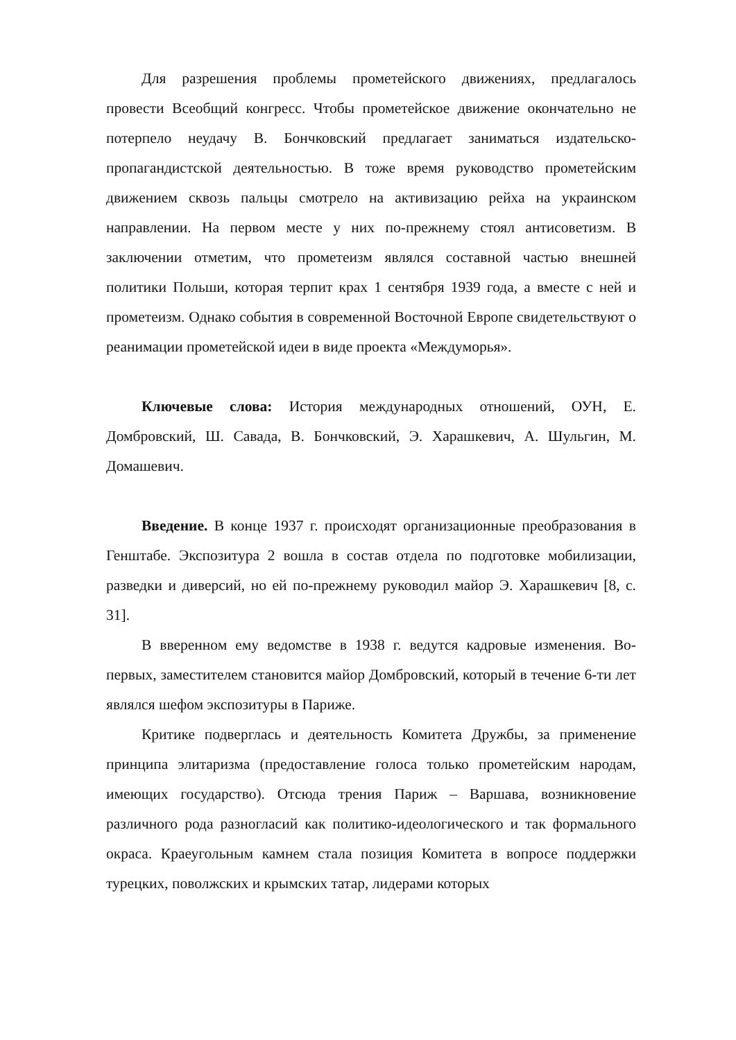Для разрешения проблемы прометейского движениях, предлагалось провести Всеобщий конгресс. Чтобы прометейское движение окончательно не потерпело неудачу В. Бончковский предлагает заниматься издательско-пропагандистской деятельностью. В тоже время руководство прометейским движением сквозь пальцы смотрело на активизацию рейха на украинском направлении. На первом месте у них по-прежнему стоял антисоветизм. В заключении отметим, что прометеизм являлся составной частью внешней политики Польши, которая терпит крах 1 сентября 1939 года, а вместе с ней и прометеизм. Однако события в современной Восточной Европе свидетельствуют о реанимации прометейской идеи в виде проекта «Междуморья».
Ключевые слова: История международных отношений, ОУН, Е. Домбровский, Ш. Савада, В. Бончковский, Э. Харашкевич, А. Шульгин, М. Домашевич.
Введение. В конце 1937 г. происходят организационные преобразования в Генштабе. Экспозитура 2 вошла в состав отдела по подготовке мобилизации, разведки и диверсий, но ей по-прежнему руководил майор Э. Харашкевич [8, с. 31].
В вверенном ему ведомстве в 1938 г. ведутся кадровые изменения. Во-первых, заместителем становится майор Домбровский, который в течение 6-ти лет являлся шефом экспозитуры в Париже.
Критике подверглась и деятельность Комитета Дружбы, за применение принципа элитаризма (предоставление голоса только прометейским народам, имеющих государство). Отсюда трения Париж – Варшава, возникновение различного рода разногласий как политико-идеологического и так формального окраса. Краеугольным камнем стала позиция Комитета в вопросе поддержки турецких, поволжских и крымских татар, лидерами которых